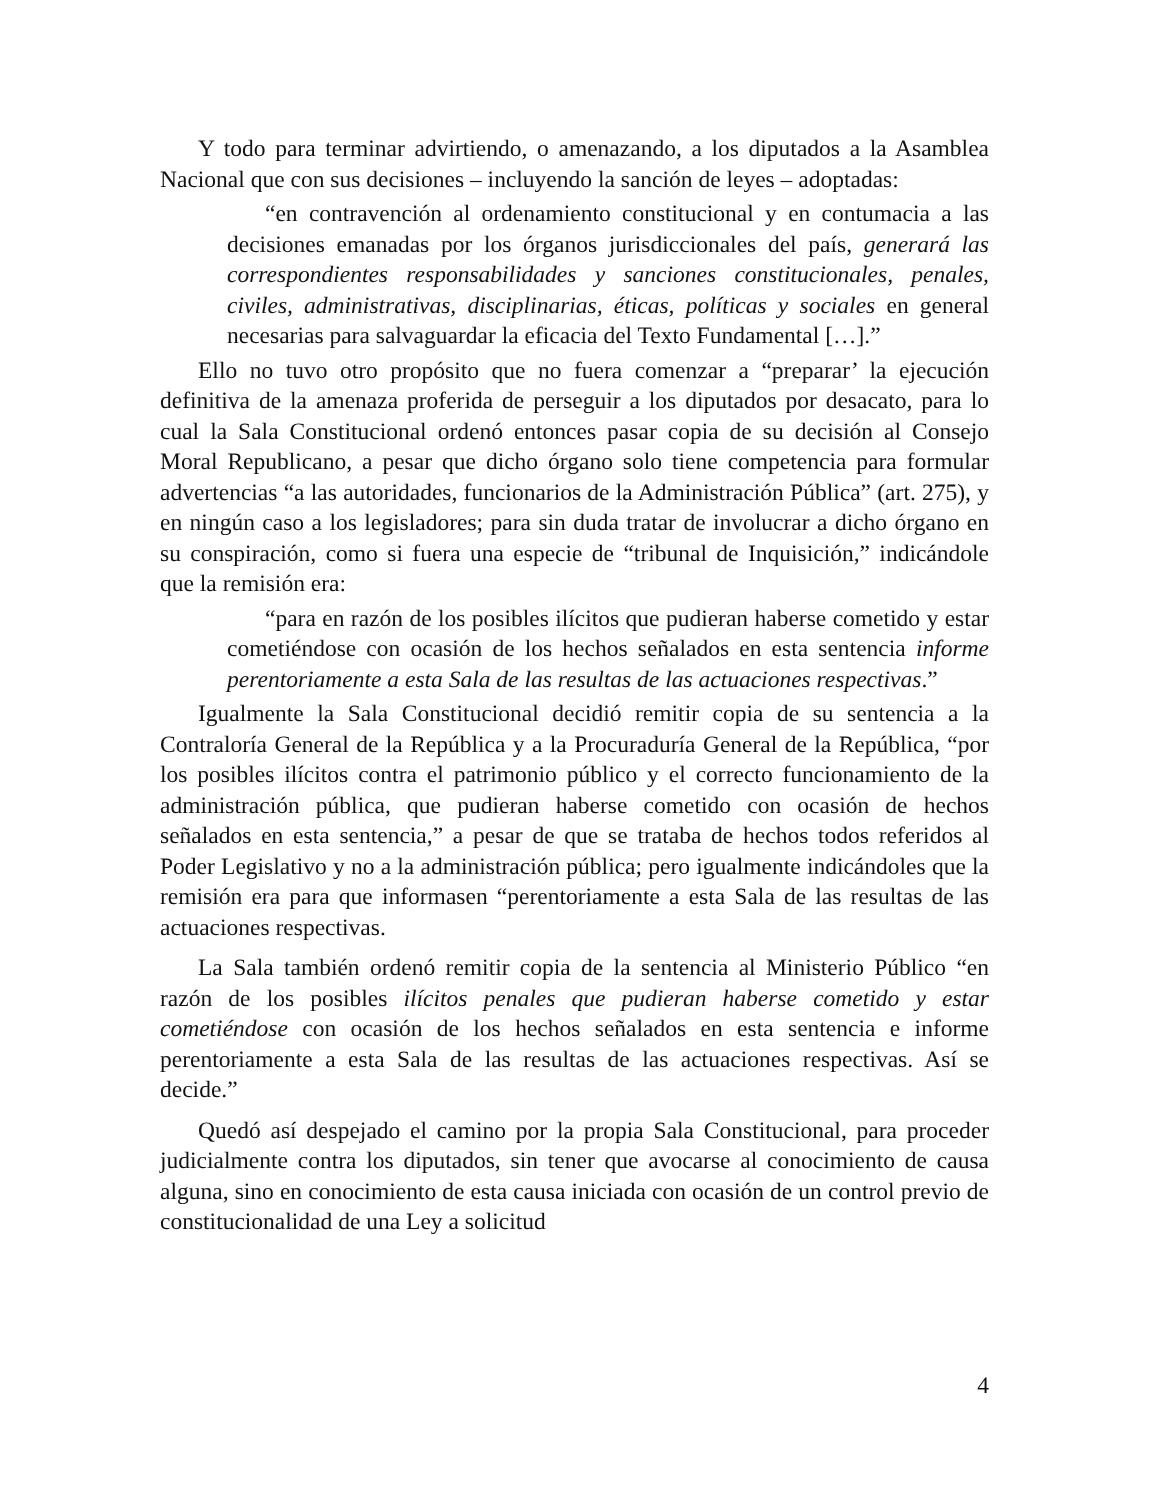Y todo para terminar advirtiendo, o amenazando, a los diputados a la Asamblea Nacional que con sus decisiones – incluyendo la sanción de leyes – adoptadas:
“en contravención al ordenamiento constitucional y en contumacia a las decisiones emanadas por los órganos jurisdiccionales del país, generará las correspondientes responsabilidades y sanciones constitucionales, penales, civiles, administrativas, disciplinarias, éticas, políticas y sociales en general necesarias para salvaguardar la eficacia del Texto Fundamental […].”
Ello no tuvo otro propósito que no fuera comenzar a “preparar’ la ejecución definitiva de la amenaza proferida de perseguir a los diputados por desacato, para lo cual la Sala Constitucional ordenó entonces pasar copia de su decisión al Consejo Moral Republicano, a pesar que dicho órgano solo tiene competencia para formular advertencias “a las autoridades, funcionarios de la Administración Pública” (art. 275), y en ningún caso a los legisladores; para sin duda tratar de involucrar a dicho órgano en su conspiración, como si fuera una especie de “tribunal de Inquisición,” indicándole que la remisión era:
“para en razón de los posibles ilícitos que pudieran haberse cometido y estar cometiéndose con ocasión de los hechos señalados en esta sentencia informe perentoriamente a esta Sala de las resultas de las actuaciones respectivas.”
Igualmente la Sala Constitucional decidió remitir copia de su sentencia a la Contraloría General de la República y a la Procuraduría General de la República, “por los posibles ilícitos contra el patrimonio público y el correcto funcionamiento de la administración pública, que pudieran haberse cometido con ocasión de hechos señalados en esta sentencia,” a pesar de que se trataba de hechos todos referidos al Poder Legislativo y no a la administración pública; pero igualmente indicándoles que la remisión era para que informasen “perentoriamente a esta Sala de las resultas de las actuaciones respectivas.
La Sala también ordenó remitir copia de la sentencia al Ministerio Público “en razón de los posibles ilícitos penales que pudieran haberse cometido y estar cometiéndose con ocasión de los hechos señalados en esta sentencia e informe perentoriamente a esta Sala de las resultas de las actuaciones respectivas. Así se decide.”
Quedó así despejado el camino por la propia Sala Constitucional, para proceder judicialmente contra los diputados, sin tener que avocarse al conocimiento de causa alguna, sino en conocimiento de esta causa iniciada con ocasión de un control previo de constitucionalidad de una Ley a solicitud
4